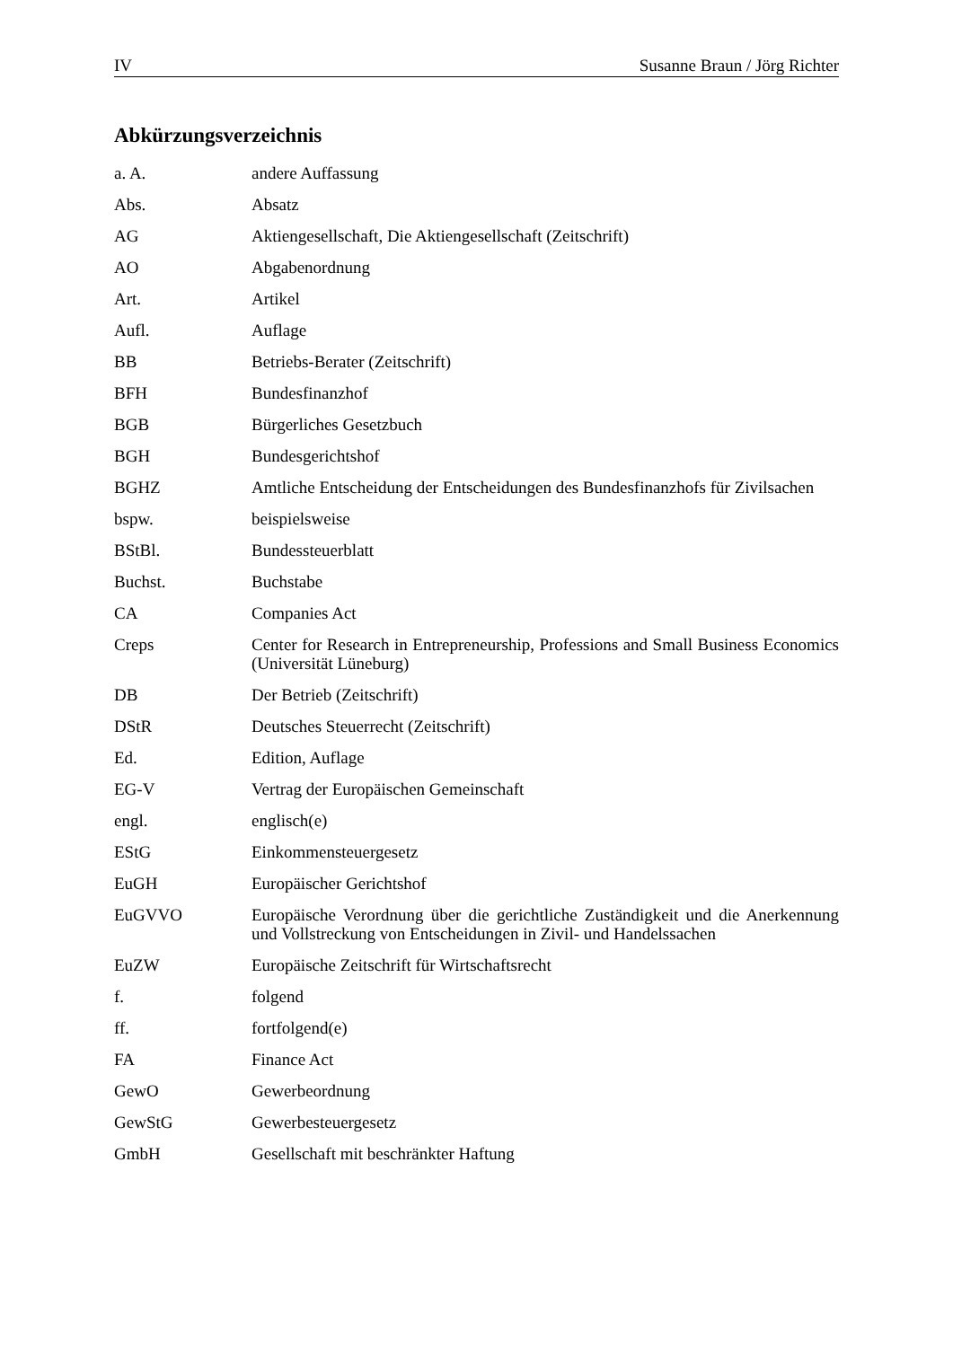IV Susanne Braun / Jörg Richter
Abkürzungsverzeichnis
| a. A. | andere Auffassung |
| Abs. | Absatz |
| AG | Aktiengesellschaft, Die Aktiengesellschaft (Zeitschrift) |
| AO | Abgabenordnung |
| Art. | Artikel |
| Aufl. | Auflage |
| BB | Betriebs-Berater (Zeitschrift) |
| BFH | Bundesfinanzhof |
| BGB | Bürgerliches Gesetzbuch |
| BGH | Bundesgerichtshof |
| BGHZ | Amtliche Entscheidung der Entscheidungen des Bundesfinanzhofs für Zivilsachen |
| bspw. | beispielsweise |
| BStBl. | Bundessteuerblatt |
| Buchst. | Buchstabe |
| CA | Companies Act |
| Creps | Center for Research in Entrepreneurship, Professions and Small Business Economics (Universität Lüneburg) |
| DB | Der Betrieb (Zeitschrift) |
| DStR | Deutsches Steuerrecht (Zeitschrift) |
| Ed. | Edition, Auflage |
| EG-V | Vertrag der Europäischen Gemeinschaft |
| engl. | englisch(e) |
| EStG | Einkommensteuergesetz |
| EuGH | Europäischer Gerichtshof |
| EuGVVO | Europäische Verordnung über die gerichtliche Zuständigkeit und die Anerkennung und Vollstreckung von Entscheidungen in Zivil- und Handelssachen |
| EuZW | Europäische Zeitschrift für Wirtschaftsrecht |
| f. | folgend |
| ff. | fortfolgend(e) |
| FA | Finance Act |
| GewO | Gewerbeordnung |
| GewStG | Gewerbesteuergesetz |
| GmbH | Gesellschaft mit beschränkter Haftung |